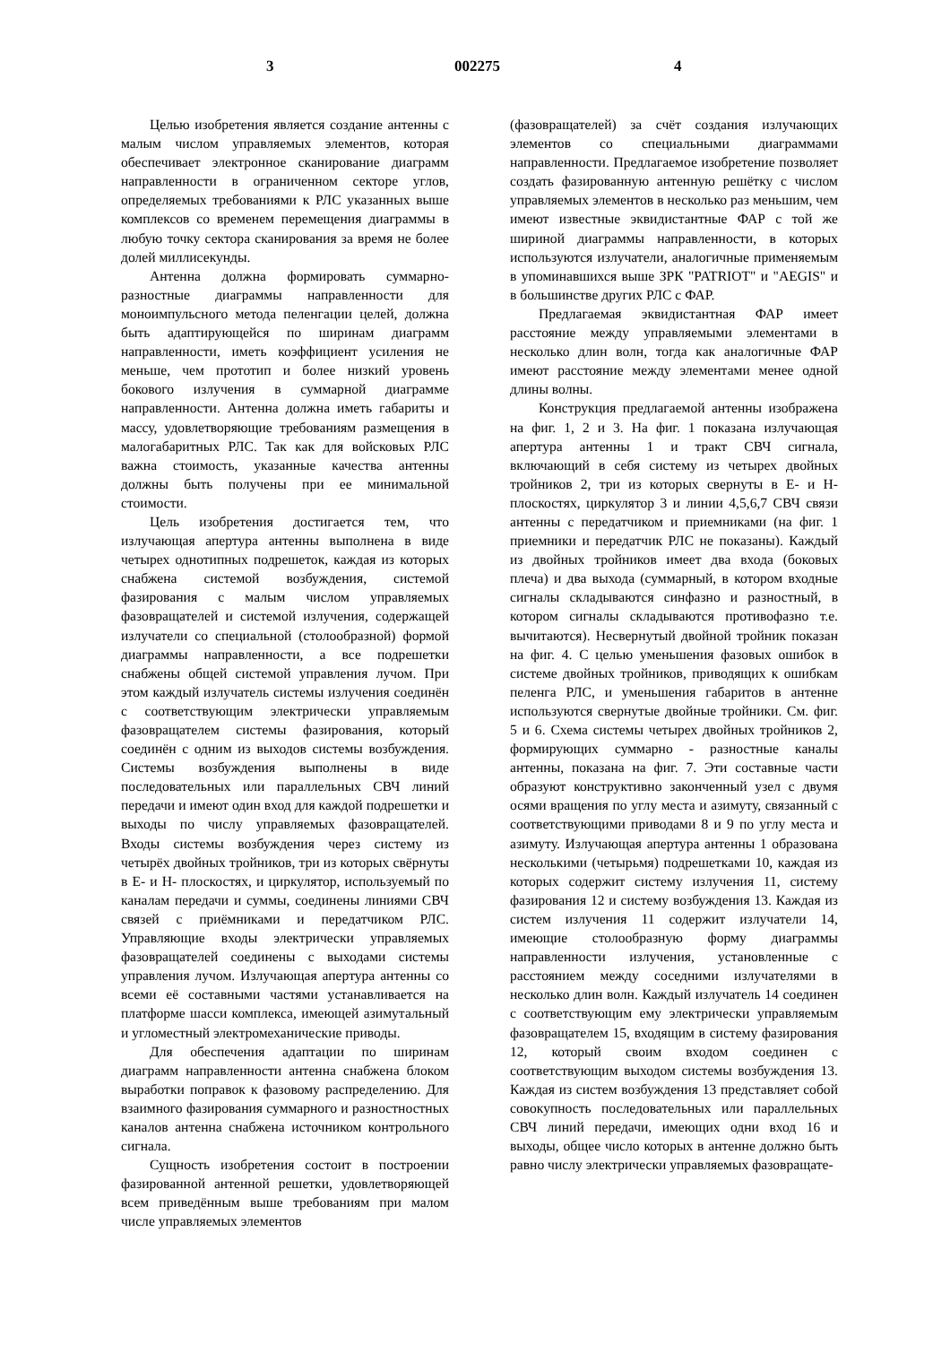3 002275 4
Целью изобретения является создание антенны с малым числом управляемых элементов, которая обеспечивает электронное сканирование диаграмм направленности в ограниченном секторе углов, определяемых требованиями к РЛС указанных выше комплексов со временем перемещения диаграммы в любую точку сектора сканирования за время не более долей миллисекунды.
Антенна должна формировать суммарно-разностные диаграммы направленности для моноимпульсного метода пеленгации целей, должна быть адаптирующейся по ширинам диаграмм направленности, иметь коэффициент усиления не меньше, чем прототип и более низкий уровень бокового излучения в суммарной диаграмме направленности. Антенна должна иметь габариты и массу, удовлетворяющие требованиям размещения в малогабаритных РЛС. Так как для войсковых РЛС важна стоимость, указанные качества антенны должны быть получены при ее минимальной стоимости.
Цель изобретения достигается тем, что излучающая апертура антенны выполнена в виде четырех однотипных подрешеток, каждая из которых снабжена системой возбуждения, системой фазирования с малым числом управляемых фазовращателей и системой излучения, содержащей излучатели со специальной (столообразной) формой диаграммы направленности, а все подрешетки снабжены общей системой управления лучом. При этом каждый излучатель системы излучения соединён с соответствующим электрически управляемым фазовращателем системы фазирования, который соединён с одним из выходов системы возбуждения. Системы возбуждения выполнены в виде последовательных или параллельных СВЧ линий передачи и имеют один вход для каждой подрешетки и выходы по числу управляемых фазовращателей. Входы системы возбуждения через систему из четырёх двойных тройников, три из которых свёрнуты в Е- и Н- плоскостях, и циркулятор, используемый по каналам передачи и суммы, соединены линиями СВЧ связей с приёмниками и передатчиком РЛС. Управляющие входы электрически управляемых фазовращателей соединены с выходами системы управления лучом. Излучающая апертура антенны со всеми её составными частями устанавливается на платформе шасси комплекса, имеющей азимутальный и угломестный электромеханические приводы.
Для обеспечения адаптации по ширинам диаграмм направленности антенна снабжена блоком выработки поправок к фазовому распределению. Для взаимного фазирования суммарного и разностностных каналов антенна снабжена источником контрольного сигнала.
Сущность изобретения состоит в построении фазированной антенной решетки, удовлетворяющей всем приведённым выше требованиям при малом числе управляемых элементов
(фазовращателей) за счёт создания излучающих элементов со специальными диаграммами направленности. Предлагаемое изобретение позволяет создать фазированную антенную решётку с числом управляемых элементов в несколько раз меньшим, чем имеют известные эквидистантные ФАР с той же шириной диаграммы направленности, в которых используются излучатели, аналогичные применяемым в упоминавшихся выше ЗРК "PATRIOT" и "AEGIS" и в большинстве других РЛС с ФАР.
Предлагаемая эквидистантная ФАР имеет расстояние между управляемыми элементами в несколько длин волн, тогда как аналогичные ФАР имеют расстояние между элементами менее одной длины волны.
Конструкция предлагаемой антенны изображена на фиг. 1, 2 и 3. На фиг. 1 показана излучающая апертура антенны 1 и тракт СВЧ сигнала, включающий в себя систему из четырех двойных тройников 2, три из которых свернуты в Е- и Н-плоскостях, циркулятор 3 и линии 4,5,6,7 СВЧ связи антенны с передатчиком и приемниками (на фиг. 1 приемники и передатчик РЛС не показаны). Каждый из двойных тройников имеет два входа (боковых плеча) и два выхода (суммарный, в котором входные сигналы складываются синфазно и разностный, в котором сигналы складываются противофазно т.е. вычитаются). Несвернутый двойной тройник показан на фиг. 4. С целью уменьшения фазовых ошибок в системе двойных тройников, приводящих к ошибкам пеленга РЛС, и уменьшения габаритов в антенне используются свернутые двойные тройники. См. фиг. 5 и 6. Схема системы четырех двойных тройников 2, формирующих суммарно - разностные каналы антенны, показана на фиг. 7. Эти составные части образуют конструктивно законченный узел с двумя осями вращения по углу места и азимуту, связанный с соответствующими приводами 8 и 9 по углу места и азимуту. Излучающая апертура антенны 1 образована несколькими (четырьмя) подрешетками 10, каждая из которых содержит систему излучения 11, систему фазирования 12 и систему возбуждения 13. Каждая из систем излучения 11 содержит излучатели 14, имеющие столообразную форму диаграммы направленности излучения, установленные с расстоянием между соседними излучателями в несколько длин волн. Каждый излучатель 14 соединен с соответствующим ему электрически управляемым фазовращателем 15, входящим в систему фазирования 12, который своим входом соединен с соответствующим выходом системы возбуждения 13. Каждая из систем возбуждения 13 представляет собой совокупность последовательных или параллельных СВЧ линий передачи, имеющих одни вход 16 и выходы, общее число которых в антенне должно быть равно числу электрически управляемых фазовращате-